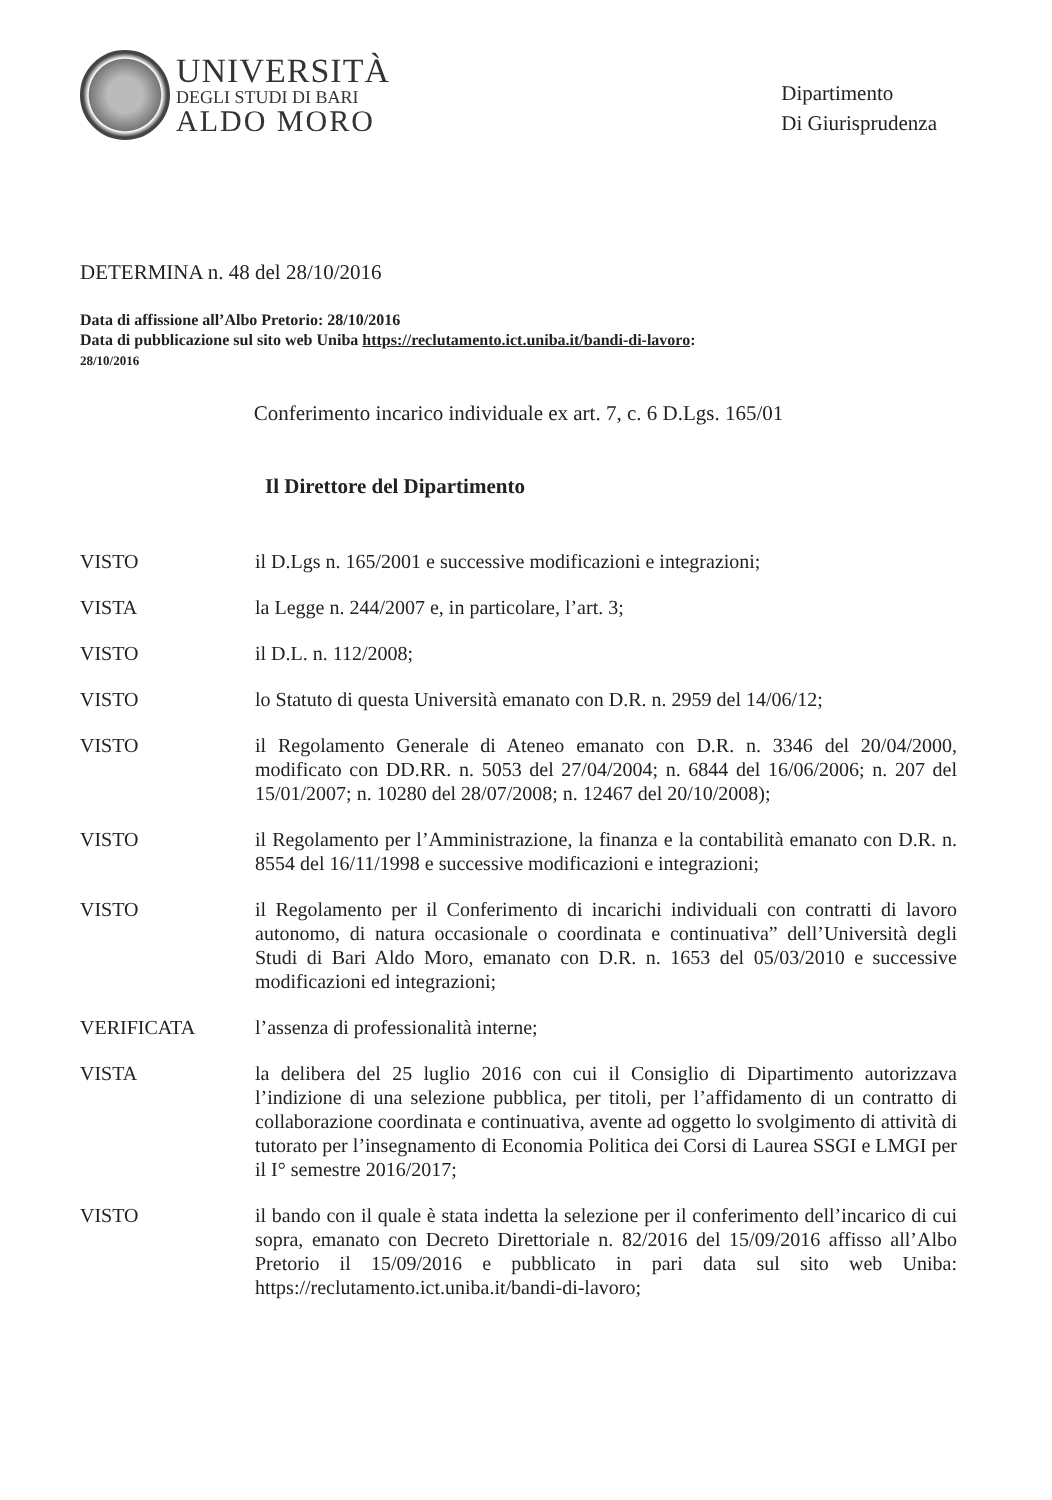UNIVERSITÀ
DEGLI STUDI DI BARI
ALDO MORO
Dipartimento
Di Giurisprudenza
DETERMINA n. 48 del 28/10/2016
Data di affissione all’Albo Pretorio: 28/10/2016
Data di pubblicazione sul sito web Uniba https://reclutamento.ict.uniba.it/bandi-di-lavoro:
28/10/2016
Conferimento incarico individuale ex art. 7, c. 6 D.Lgs. 165/01
Il Direttore del Dipartimento
VISTO il D.Lgs n. 165/2001 e successive modificazioni e integrazioni;
VISTA la Legge n. 244/2007 e, in particolare, l’art. 3;
VISTO il D.L. n. 112/2008;
VISTO lo Statuto di questa Università emanato con D.R. n. 2959 del 14/06/12;
VISTO il Regolamento Generale di Ateneo emanato con D.R. n. 3346 del 20/04/2000, modificato con DD.RR. n. 5053 del 27/04/2004; n. 6844 del 16/06/2006; n. 207 del 15/01/2007; n. 10280 del 28/07/2008; n. 12467 del 20/10/2008);
VISTO il Regolamento per l’Amministrazione, la finanza e la contabilità emanato con D.R. n. 8554 del 16/11/1998 e successive modificazioni e integrazioni;
VISTO il Regolamento per il Conferimento di incarichi individuali con contratti di lavoro autonomo, di natura occasionale o coordinata e continuativa” dell’Università degli Studi di Bari Aldo Moro, emanato con D.R. n. 1653 del 05/03/2010 e successive modificazioni ed integrazioni;
VERIFICATA l’assenza di professionalità interne;
VISTA la delibera del 25 luglio 2016 con cui il Consiglio di Dipartimento autorizzava l’indizione di una selezione pubblica, per titoli, per l’affidamento di un contratto di collaborazione coordinata e continuativa, avente ad oggetto lo svolgimento di attività di tutorato per l’insegnamento di Economia Politica dei Corsi di Laurea SSGI e LMGI per il I° semestre 2016/2017;
VISTO il bando con il quale è stata indetta la selezione per il conferimento dell’incarico di cui sopra, emanato con Decreto Direttoriale n. 82/2016 del 15/09/2016 affisso all’Albo Pretorio il 15/09/2016 e pubblicato in pari data sul sito web Uniba: https://reclutamento.ict.uniba.it/bandi-di-lavoro;